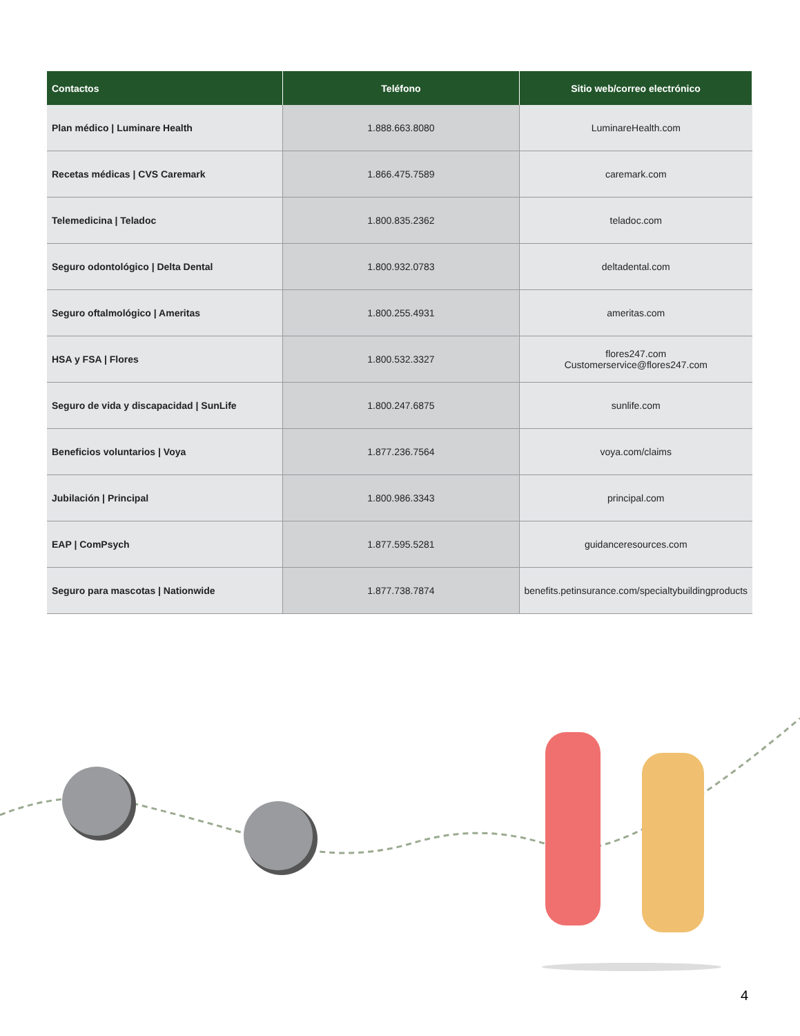| Contactos | Teléfono | Sitio web/correo electrónico |
| --- | --- | --- |
| Plan médico / Luminare Health | 1.888.663.8080 | LuminareHealth.com |
| Recetas médicas / CVS Caremark | 1.866.475.7589 | caremark.com |
| Telemedicina / Teladoc | 1.800.835.2362 | teladoc.com |
| Seguro odontológico / Delta Dental | 1.800.932.0783 | deltadental.com |
| Seguro oftalmológico / Ameritas | 1.800.255.4931 | ameritas.com |
| HSA y FSA / Flores | 1.800.532.3327 | flores247.com Customerservice@flores247.com |
| Seguro de vida y discapacidad / SunLife | 1.800.247.6875 | sunlife.com |
| Beneficios voluntarios / Voya | 1.877.236.7564 | voya.com/claims |
| Jubilación / Principal | 1.800.986.3343 | principal.com |
| EAP / ComPsych | 1.877.595.5281 | guidanceresources.com |
| Seguro para mascotas / Nationwide | 1.877.738.7874 | benefits.petinsurance.com/specialtybuildingproducts |
4